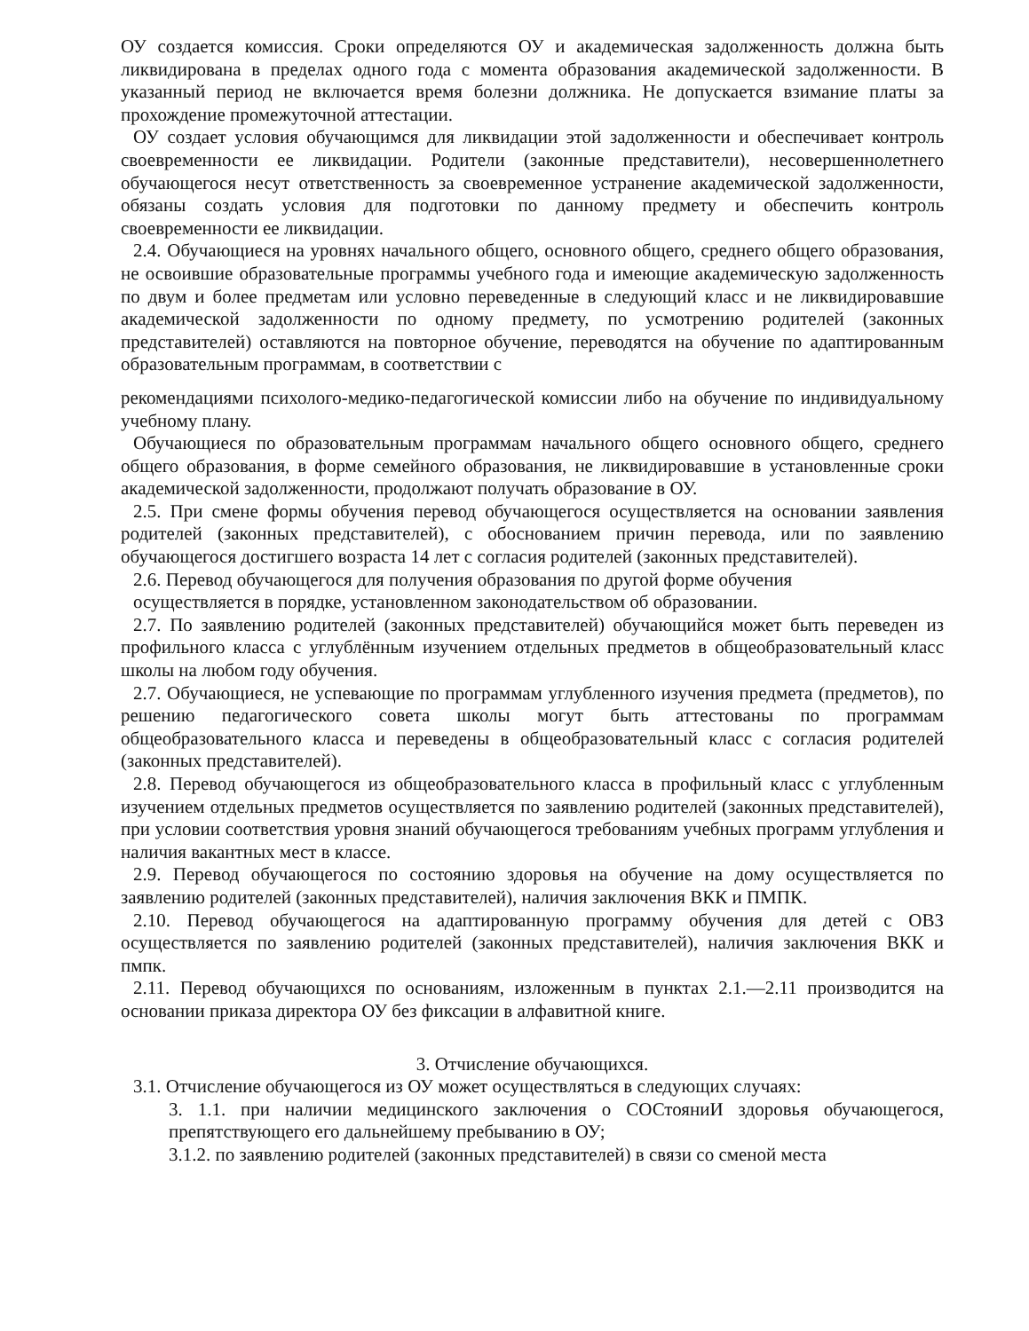ОУ создается комиссия. Сроки определяются ОУ и академическая задолженность должна быть ликвидирована в пределах одного года с момента образования академической задолженности. В указанный период не включается время болезни должника. Не допускается взимание платы за прохождение промежуточной аттестации.
ОУ создает условия обучающимся для ликвидации этой задолженности и обеспечивает контроль своевременности ее ликвидации. Родители (законные представители), несовершеннолетнего обучающегося несут ответственность за своевременное устранение академической задолженности, обязаны создать условия для подготовки по данному предмету и обеспечить контроль своевременности ее ликвидации.
2.4. Обучающиеся на уровнях начального общего, основного общего, среднего общего образования, не освоившие образовательные программы учебного года и имеющие академическую задолженность по двум и более предметам или условно переведенные в следующий класс и не ликвидировавшие академической задолженности по одному предмету, по усмотрению родителей (законных представителей) оставляются на повторное обучение, переводятся на обучение по адаптированным образовательным программам, в соответствии с
рекомендациями психолого-медико-педагогической комиссии либо на обучение по индивидуальному учебному плану.
Обучающиеся по образовательным программам начального общего основного общего, среднего общего образования, в форме семейного образования, не ликвидировавшие в установленные сроки академической задолженности, продолжают получать образование в ОУ.
2.5. При смене формы обучения перевод обучающегося осуществляется на основании заявления родителей (законных представителей), с обоснованием причин перевода, или по заявлению обучающегося достигшего возраста 14 лет с согласия родителей (законных представителей).
2.6. Перевод обучающегося для получения образования по другой форме обучения
осуществляется в порядке, установленном законодательством об образовании.
2.7. По заявлению родителей (законных представителей) обучающийся может быть переведен из профильного класса с углублённым изучением отдельных предметов в общеобразовательный класс школы на любом году обучения.
2.7. Обучающиеся, не успевающие по программам углубленного изучения предмета (предметов), по решению педагогического совета школы могут быть аттестованы по программам общеобразовательного класса и переведены в общеобразовательный класс с согласия родителей (законных представителей).
2.8. Перевод обучающегося из общеобразовательного класса в профильный класс с углубленным изучением отдельных предметов осуществляется по заявлению родителей (законных представителей), при условии соответствия уровня знаний обучающегося требованиям учебных программ углубления и наличия вакантных мест в классе.
2.9. Перевод обучающегося по состоянию здоровья на обучение на дому осуществляется по заявлению родителей (законных представителей), наличия заключения ВКК и ПМПК.
2.10. Перевод обучающегося на адаптированную программу обучения для детей с ОВЗ осуществляется по заявлению родителей (законных представителей), наличия заключения ВКК и пмпк.
2.11. Перевод обучающихся по основаниям, изложенным в пунктах 2.1.—2.11 производится на основании приказа директора ОУ без фиксации в алфавитной книге.
3. Отчисление обучающихся.
3.1. Отчисление обучающегося из ОУ может осуществляться в следующих случаях:
3. 1.1. при наличии медицинского заключения о СОСтояниИ здоровья обучающегося, препятствующего его дальнейшему пребыванию в ОУ;
3.1.2. по заявлению родителей (законных представителей) в связи со сменой места